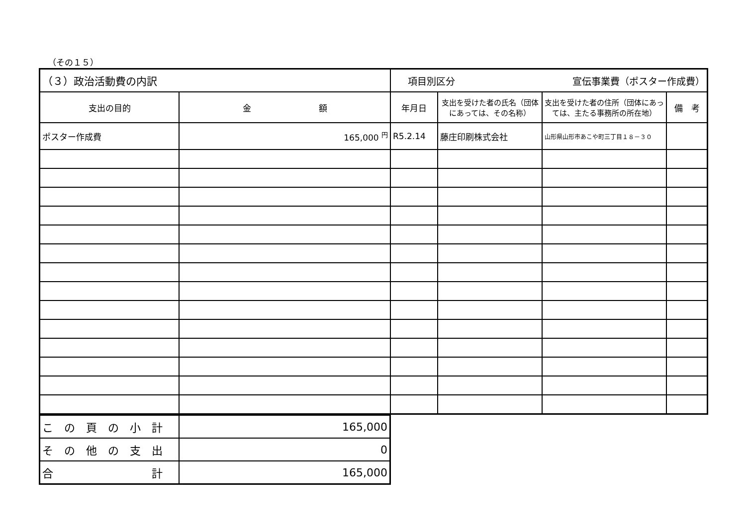（その１５）
| （３）政治活動費の内訳 | | 項目別区分 宣伝事業費（ポスター作成費） | | | |
| 支出の目的 | 金 額 | 年月日 | 支出を受けた者の氏名（団体にあっては、その名称） | 支出を受けた者の住所（団体にあっては、主たる事務所の所在地） | 備 考 |
| ポスター作成費 | 165,000 <sup>円</sup> | R5.2.14 | 藤庄印刷株式会社 | 山形県山形市あこや町三丁目１８－３０ | |
| こ の 頁 の 小 計 | 165,000 |
| そ の 他 の 支 出 | 0 |
| 合 計 | 165,000 |